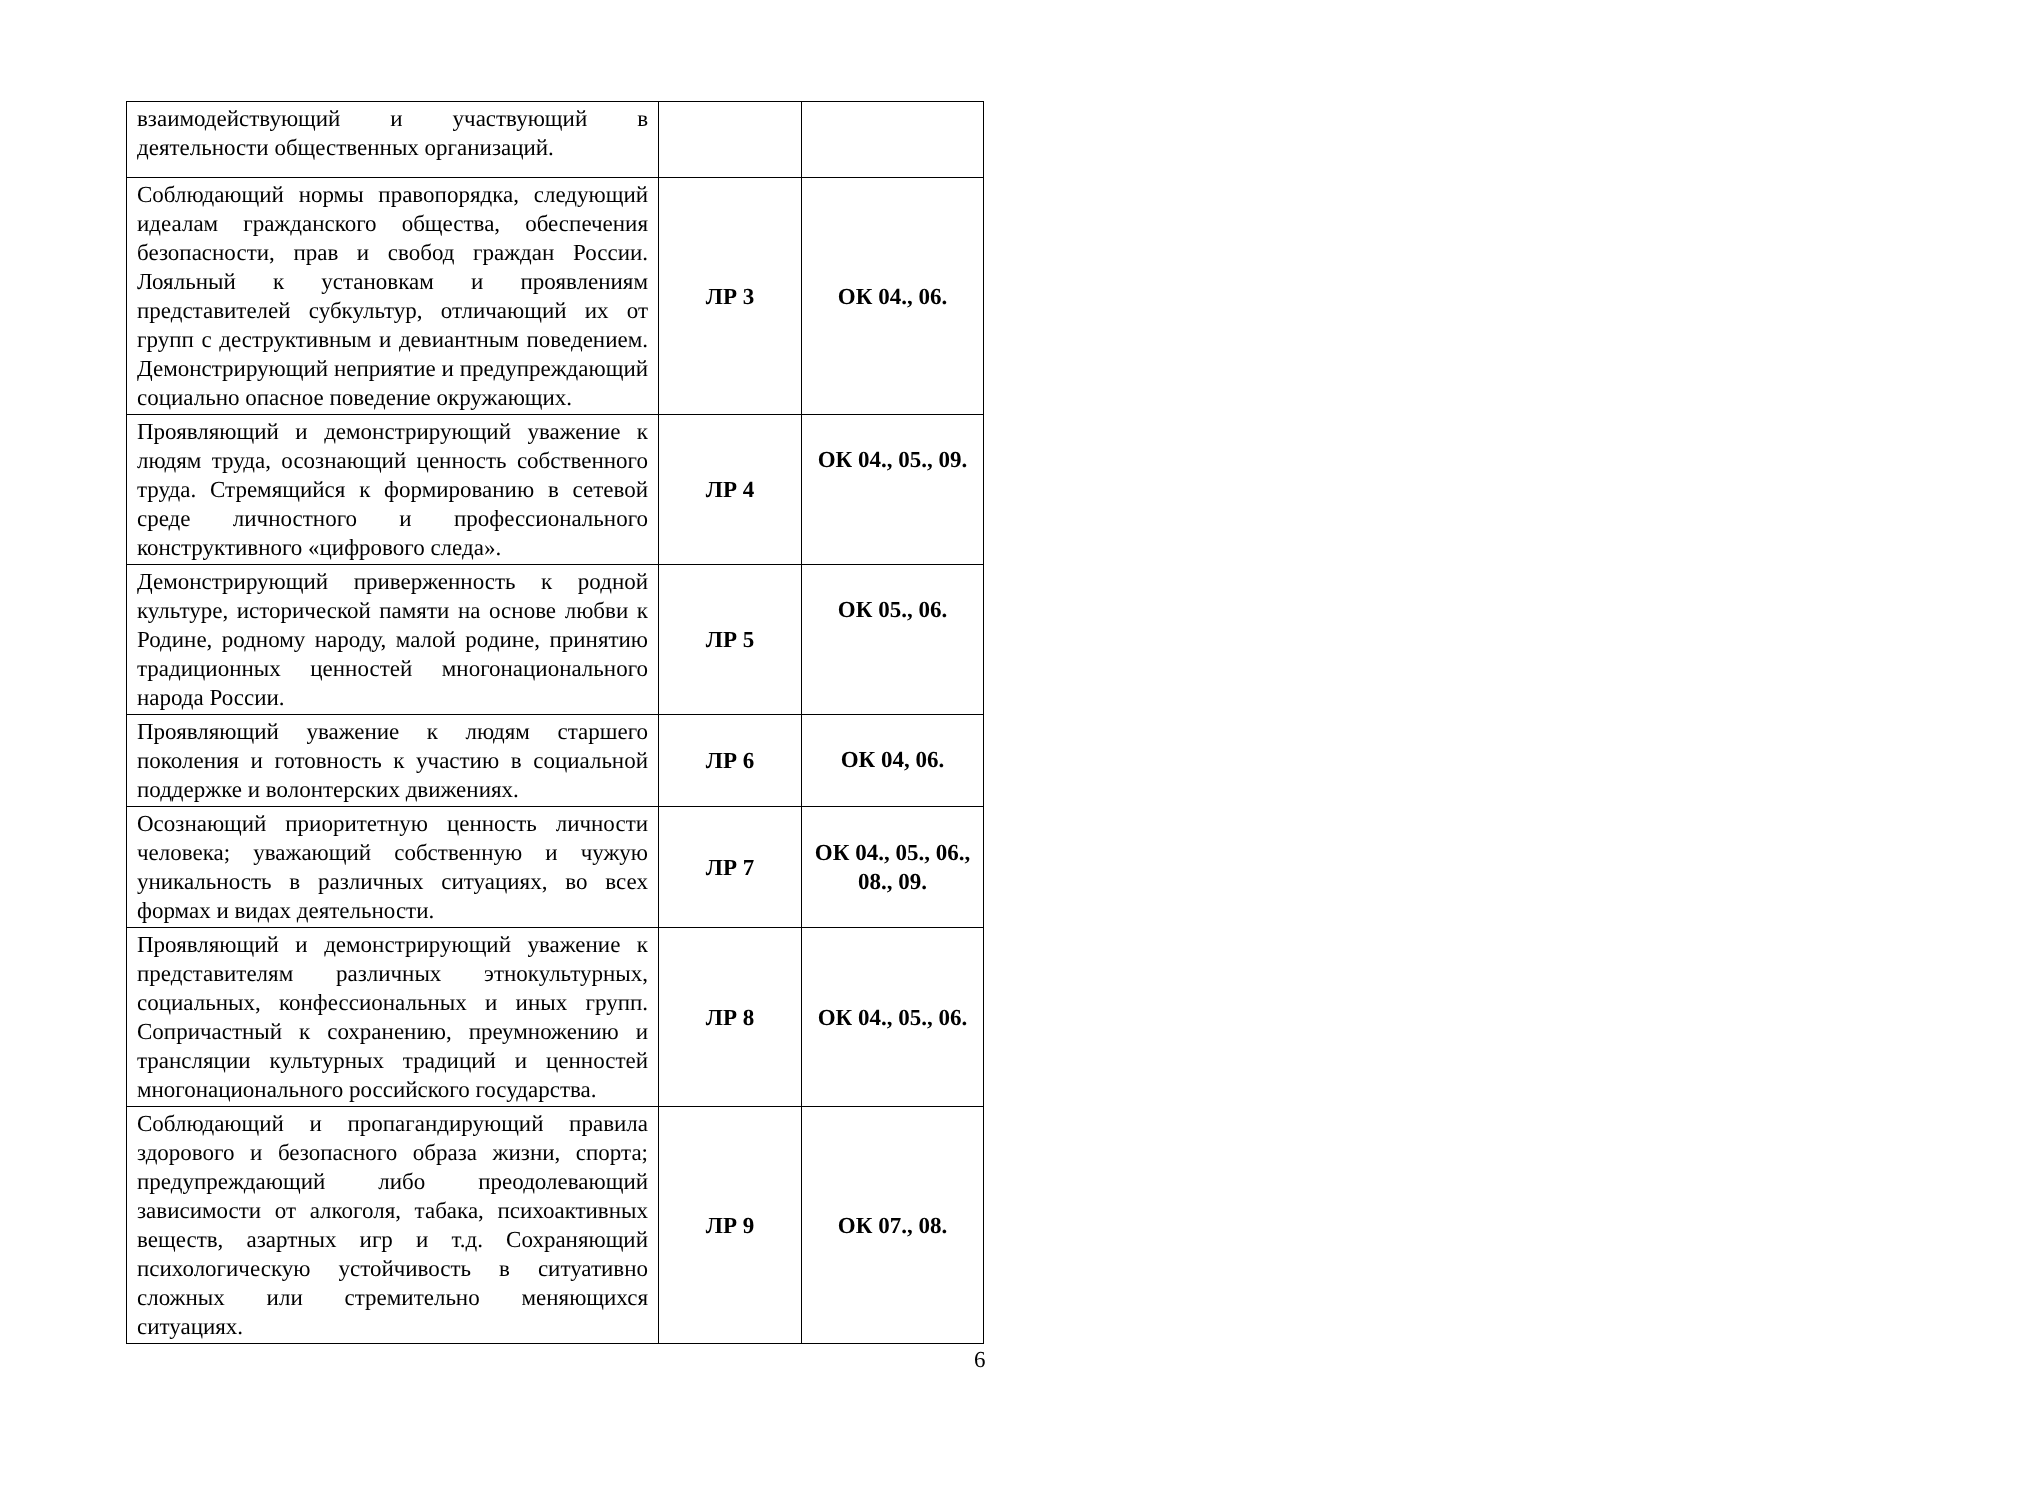| взаимодействующий и участвующий в деятельности общественных организаций. | | |
| Соблюдающий нормы правопорядка, следующий идеалам гражданского общества, обеспечения безопасности, прав и свобод граждан России. Лояльный к установкам и проявлениям представителей субкультур, отличающий их от групп с деструктивным и девиантным поведением. Демонстрирующий неприятие и предупреждающий социально опасное поведение окружающих. | ЛР 3 | ОК 04., 06. |
| Проявляющий и демонстрирующий уважение к людям труда, осознающий ценность собственного труда. Стремящийся к формированию в сетевой среде личностного и профессионального конструктивного «цифрового следа». | ЛР 4 | ОК 04., 05., 09. |
| Демонстрирующий приверженность к родной культуре, исторической памяти на основе любви к Родине, родному народу, малой родине, принятию традиционных ценностей многонационального народа России. | ЛР 5 | ОК 05., 06. |
| Проявляющий уважение к людям старшего поколения и готовность к участию в социальной поддержке и волонтерских движениях. | ЛР 6 | ОК 04, 06. |
| Осознающий приоритетную ценность личности человека; уважающий собственную и чужую уникальность в различных ситуациях, во всех формах и видах деятельности. | ЛР 7 | ОК 04., 05., 06., 08., 09. |
| Проявляющий и демонстрирующий уважение к представителям различных этнокультурных, социальных, конфессиональных и иных групп. Сопричастный к сохранению, преумножению и трансляции культурных традиций и ценностей многонационального российского государства. | ЛР 8 | ОК 04., 05., 06. |
| Соблюдающий и пропагандирующий правила здорового и безопасного образа жизни, спорта; предупреждающий либо преодолевающий зависимости от алкоголя, табака, психоактивных веществ, азартных игр и т.д. Сохраняющий психологическую устойчивость в ситуативно сложных или стремительно меняющихся ситуациях. | ЛР 9 | ОК 07., 08. |
6